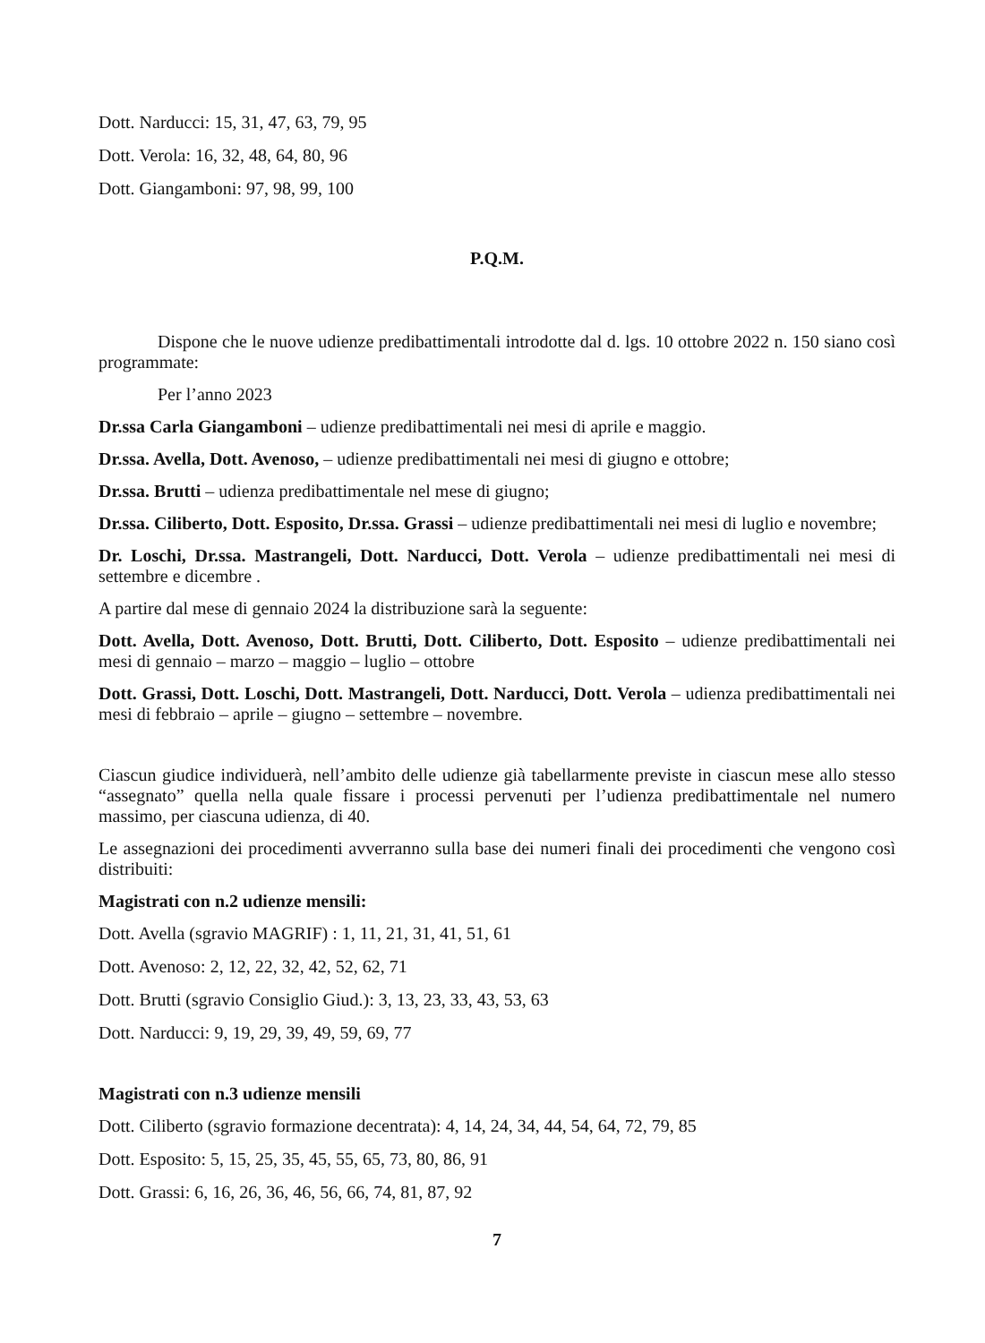Dott. Narducci: 15, 31, 47, 63, 79, 95
Dott. Verola: 16, 32, 48, 64, 80, 96
Dott. Giangamboni: 97, 98, 99, 100
P.Q.M.
Dispone che le nuove udienze predibattimentali introdotte dal d. lgs. 10 ottobre 2022 n. 150 siano così programmate:
Per l’anno 2023
Dr.ssa Carla Giangamboni – udienze predibattimentali nei mesi di aprile e maggio.
Dr.ssa. Avella, Dott. Avenoso, – udienze predibattimentali nei mesi di giugno e ottobre;
Dr.ssa. Brutti – udienza predibattimentale nel mese di giugno;
Dr.ssa. Ciliberto, Dott. Esposito, Dr.ssa. Grassi – udienze predibattimentali nei mesi di luglio e novembre;
Dr. Loschi, Dr.ssa. Mastrangeli, Dott. Narducci, Dott. Verola – udienze predibattimentali nei mesi di settembre e dicembre .
A partire dal mese di gennaio 2024 la distribuzione sarà la seguente:
Dott. Avella, Dott. Avenoso, Dott. Brutti, Dott. Ciliberto, Dott. Esposito – udienze predibattimentali nei mesi di gennaio – marzo – maggio – luglio – ottobre
Dott. Grassi, Dott. Loschi, Dott. Mastrangeli, Dott. Narducci, Dott. Verola – udienza predibattimentali nei mesi di febbraio – aprile – giugno – settembre – novembre.
Ciascun giudice individuerà, nell’ambito delle udienze già tabellarmente previste in ciascun mese allo stesso “assegnato” quella nella quale fissare i processi pervenuti per l’udienza predibattimentale nel numero massimo, per ciascuna udienza, di 40.
Le assegnazioni dei procedimenti avverranno sulla base dei numeri finali dei procedimenti che vengono così distribuiti:
Magistrati con n.2 udienze mensili:
Dott. Avella (sgravio MAGRIF) : 1, 11, 21, 31, 41, 51, 61
Dott. Avenoso: 2, 12, 22, 32, 42, 52, 62, 71
Dott. Brutti (sgravio Consiglio Giud.): 3, 13, 23, 33, 43, 53, 63
Dott. Narducci: 9, 19, 29, 39, 49, 59, 69, 77
Magistrati con n.3 udienze mensili
Dott. Ciliberto (sgravio formazione decentrata): 4, 14, 24, 34, 44, 54, 64, 72, 79, 85
Dott. Esposito: 5, 15, 25, 35, 45, 55, 65, 73, 80, 86, 91
Dott. Grassi: 6, 16, 26, 36, 46, 56, 66, 74, 81, 87, 92
7